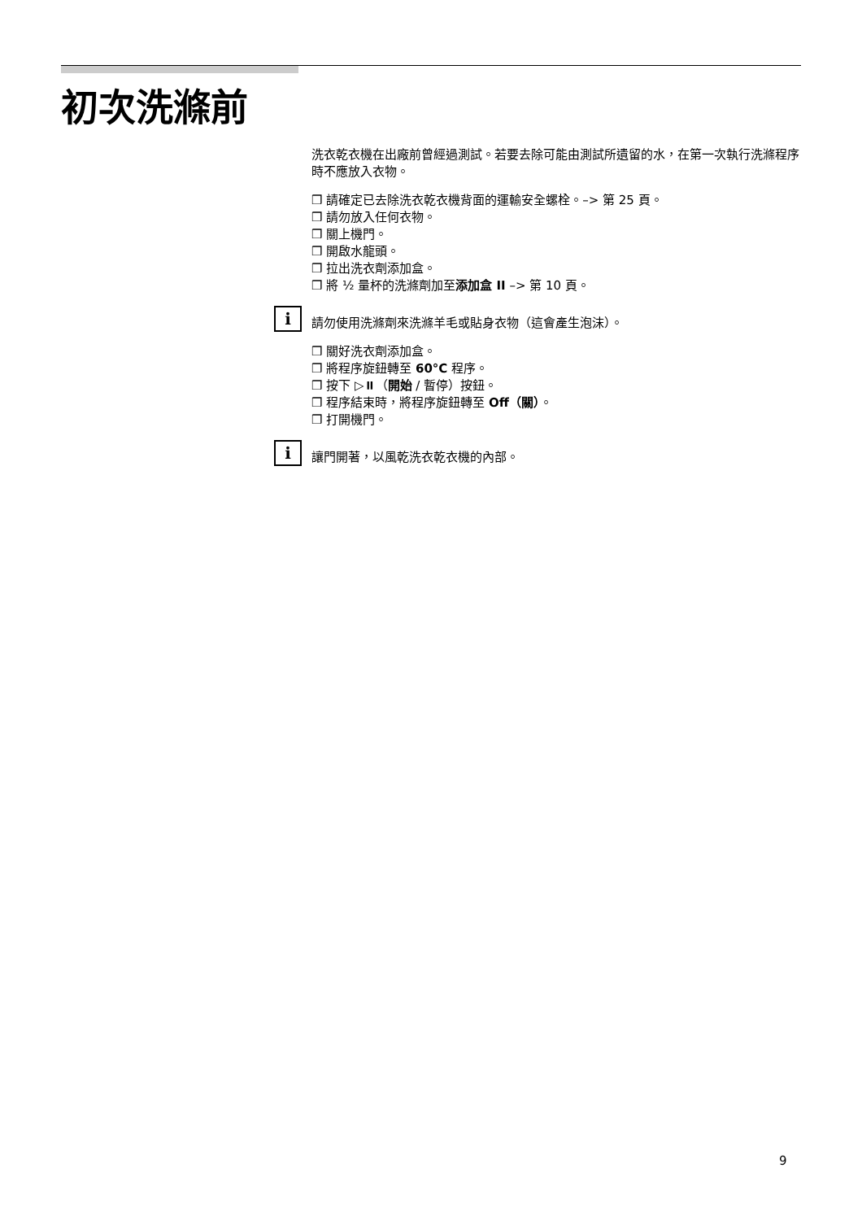初次洗滌前
洗衣乾衣機在出廠前曾經過測試。若要去除可能由測試所遺留的水，在第一次執行洗滌程序時不應放入衣物。
❒ 請確定已去除洗衣乾衣機背面的運輸安全螺栓。–> 第 25 頁。
❒ 請勿放入任何衣物。
❒ 關上機門。
❒ 開啟水龍頭。
❒ 拉出洗衣劑添加盒。
❒ 將 ½ 量杯的洗滌劑加至添加盒 II –> 第 10 頁。
i
請勿使用洗滌劑來洗滌羊毛或貼身衣物（這會產生泡沫）。
❒ 關好洗衣劑添加盒。
❒ 將程序旋鈕轉至 60°C 程序。
❒ 按下 ▷⏸（開始 / 暫停）按鈕。
❒ 程序結束時，將程序旋鈕轉至 Off（關）。
❒ 打開機門。
i
讓門開著，以風乾洗衣乾衣機的內部。
9